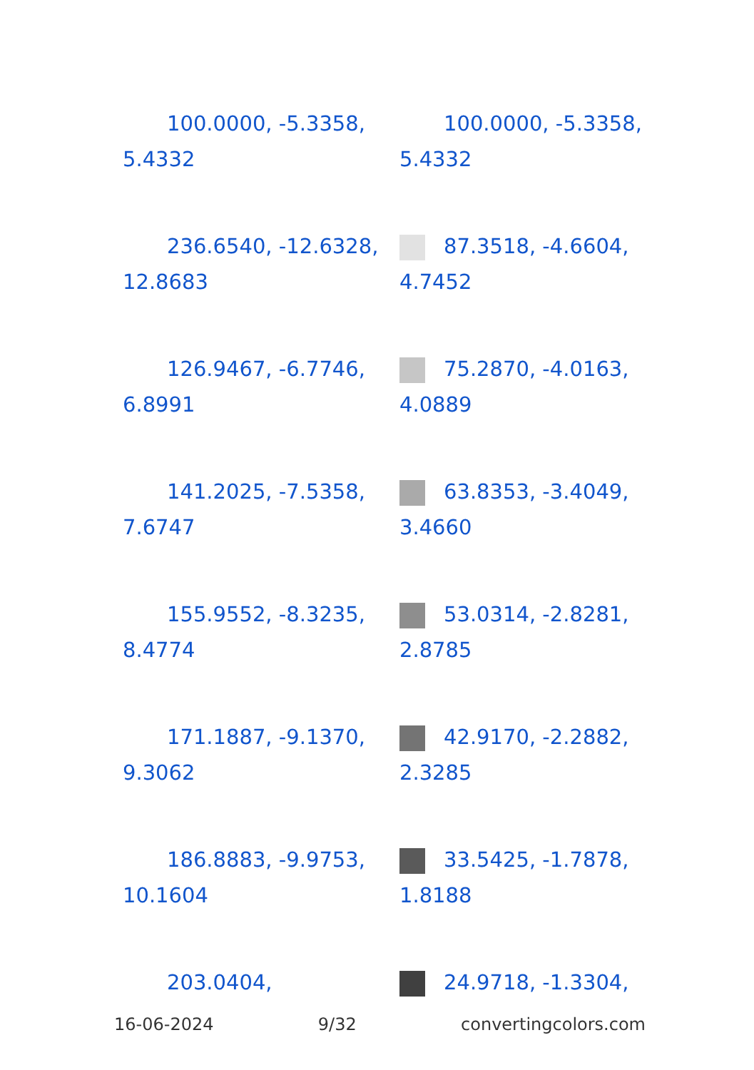100.0000, -5.3358, 5.4332
100.0000, -5.3358, 5.4332
236.6540, -12.6328, 12.8683
87.3518, -4.6604, 4.7452
126.9467, -6.7746, 6.8991
75.2870, -4.0163, 4.0889
141.2025, -7.5358, 7.6747
63.8353, -3.4049, 3.4660
155.9552, -8.3235, 8.4774
53.0314, -2.8281, 2.8785
171.1887, -9.1370, 9.3062
42.9170, -2.2882, 2.3285
186.8883, -9.9753, 10.1604
33.5425, -1.7878, 1.8188
203.0404,
24.9718, -1.3304,
16-06-2024 9/32 convertingcolors.com